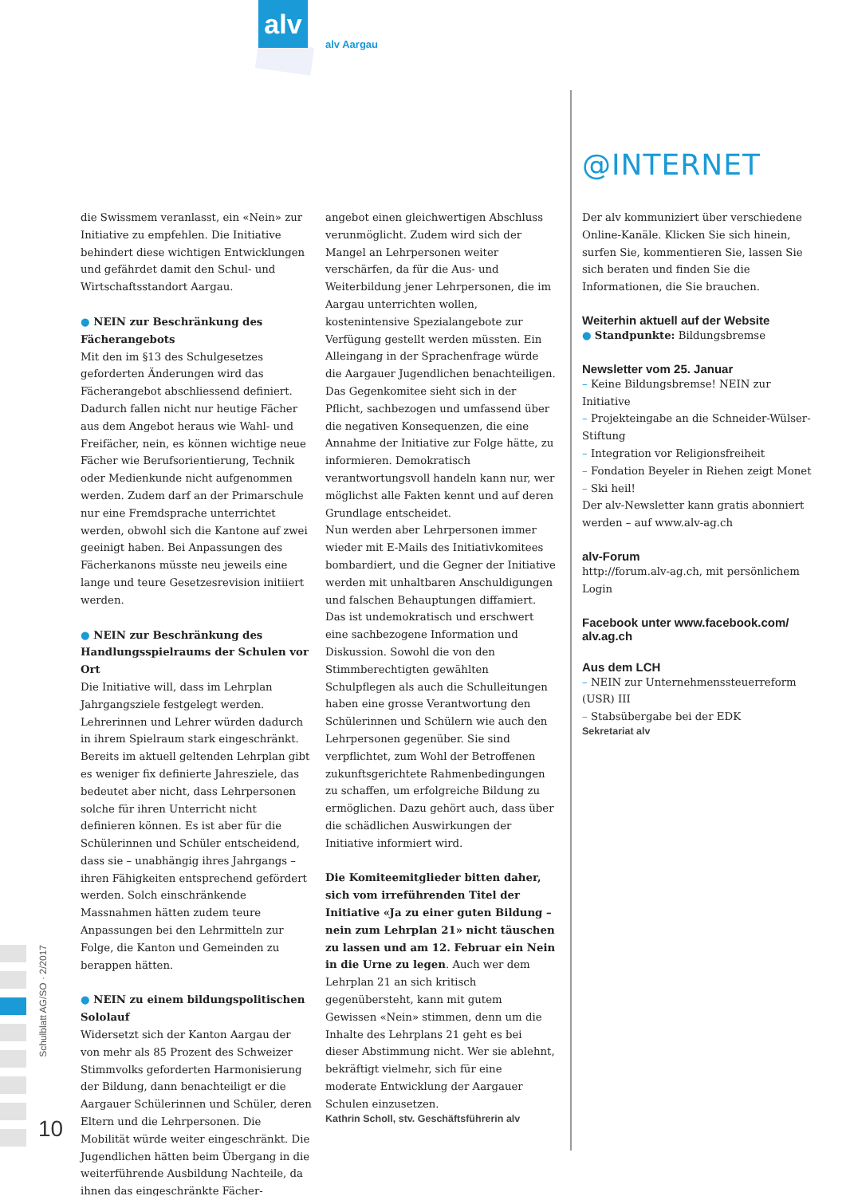alv
alv Aargau
@INTERNET
Schulblatt AG/SO · 2/2017
10
die Swissmem veranlasst, ein «Nein» zur Initiative zu empfehlen. Die Initiative behindert diese wichtigen Entwicklungen und gefährdet damit den Schul- und Wirtschaftsstandort Aargau.
● NEIN zur Beschränkung des Fächerangebots
Mit den im §13 des Schulgesetzes geforderten Änderungen wird das Fächerangebot abschliessend definiert. Dadurch fallen nicht nur heutige Fächer aus dem Angebot heraus wie Wahl- und Freifächer, nein, es können wichtige neue Fächer wie Berufsorientierung, Technik oder Medienkunde nicht aufgenommen werden. Zudem darf an der Primarschule nur eine Fremdsprache unterrichtet werden, obwohl sich die Kantone auf zwei geeinigt haben. Bei Anpassungen des Fächerkanons müsste neu jeweils eine lange und teure Gesetzesrevision initiiert werden.
● NEIN zur Beschränkung des Handlungsspielraums der Schulen vor Ort
Die Initiative will, dass im Lehrplan Jahrgangsziele festgelegt werden. Lehrerinnen und Lehrer würden dadurch in ihrem Spielraum stark eingeschränkt. Bereits im aktuell geltenden Lehrplan gibt es weniger fix definierte Jahresziele, das bedeutet aber nicht, dass Lehrpersonen solche für ihren Unterricht nicht definieren können. Es ist aber für die Schülerinnen und Schüler entscheidend, dass sie – unabhängig ihres Jahrgangs – ihren Fähigkeiten entsprechend gefördert werden. Solch einschränkende Massnahmen hätten zudem teure Anpassungen bei den Lehrmitteln zur Folge, die Kanton und Gemeinden zu berappen hätten.
● NEIN zu einem bildungspolitischen Sololauf
Widersetzt sich der Kanton Aargau der von mehr als 85 Prozent des Schweizer Stimmvolks geforderten Harmonisierung der Bildung, dann benachteiligt er die Aargauer Schülerinnen und Schüler, deren Eltern und die Lehrpersonen. Die Mobilität würde weiter eingeschränkt. Die Jugendlichen hätten beim Übergang in die weiterführende Ausbildung Nachteile, da ihnen das eingeschränkte Fächer-
angebot einen gleichwertigen Abschluss verunmöglicht. Zudem wird sich der Mangel an Lehrpersonen weiter verschärfen, da für die Aus- und Weiterbildung jener Lehrpersonen, die im Aargau unterrichten wollen, kostenintensive Spezialangebote zur Verfügung gestellt werden müssten. Ein Alleingang in der Sprachenfrage würde die Aargauer Jugendlichen benachteiligen.
Das Gegenkomitee sieht sich in der Pflicht, sachbezogen und umfassend über die negativen Konsequenzen, die eine Annahme der Initiative zur Folge hätte, zu informieren. Demokratisch verantwortungsvoll handeln kann nur, wer möglichst alle Fakten kennt und auf deren Grundlage entscheidet.
Nun werden aber Lehrpersonen immer wieder mit E-Mails des Initiativkomitees bombardiert, und die Gegner der Initiative werden mit unhaltbaren Anschuldigungen und falschen Behauptungen diffamiert. Das ist undemokratisch und erschwert eine sachbezogene Information und Diskussion. Sowohl die von den Stimmberechtigten gewählten Schulpflegen als auch die Schulleitungen haben eine grosse Verantwortung den Schülerinnen und Schülern wie auch den Lehrpersonen gegenüber. Sie sind verpflichtet, zum Wohl der Betroffenen zukunftsgerichtete Rahmenbedingungen zu schaffen, um erfolgreiche Bildung zu ermöglichen. Dazu gehört auch, dass über die schädlichen Auswirkungen der Initiative informiert wird.
Die Komiteemitglieder bitten daher, sich vom irreführenden Titel der Initiative «Ja zu einer guten Bildung – nein zum Lehrplan 21» nicht täuschen zu lassen und am 12. Februar ein Nein in die Urne zu legen. Auch wer dem Lehrplan 21 an sich kritisch gegenübersteht, kann mit gutem Gewissen «Nein» stimmen, denn um die Inhalte des Lehrplans 21 geht es bei dieser Abstimmung nicht. Wer sie ablehnt, bekräftigt vielmehr, sich für eine moderate Entwicklung der Aargauer Schulen einzusetzen.
Kathrin Scholl, stv. Geschäftsführerin alv
Der alv kommuniziert über verschiedene Online-Kanäle. Klicken Sie sich hinein, surfen Sie, kommentieren Sie, lassen Sie sich beraten und finden Sie die Informationen, die Sie brauchen.
Weiterhin aktuell auf der Website
● Standpunkte: Bildungsbremse
Newsletter vom 25. Januar
– Keine Bildungsbremse! NEIN zur Initiative
– Projekteingabe an die Schneider-Wülser-Stiftung
– Integration vor Religionsfreiheit
– Fondation Beyeler in Riehen zeigt Monet
– Ski heil!
Der alv-Newsletter kann gratis abonniert werden – auf www.alv-ag.ch
alv-Forum
http://forum.alv-ag.ch, mit persönlichem Login
Facebook unter www.facebook.com/ alv.ag.ch
Aus dem LCH
– NEIN zur Unternehmenssteuerreform (USR) III
– Stabsübergabe bei der EDK
Sekretariat alv